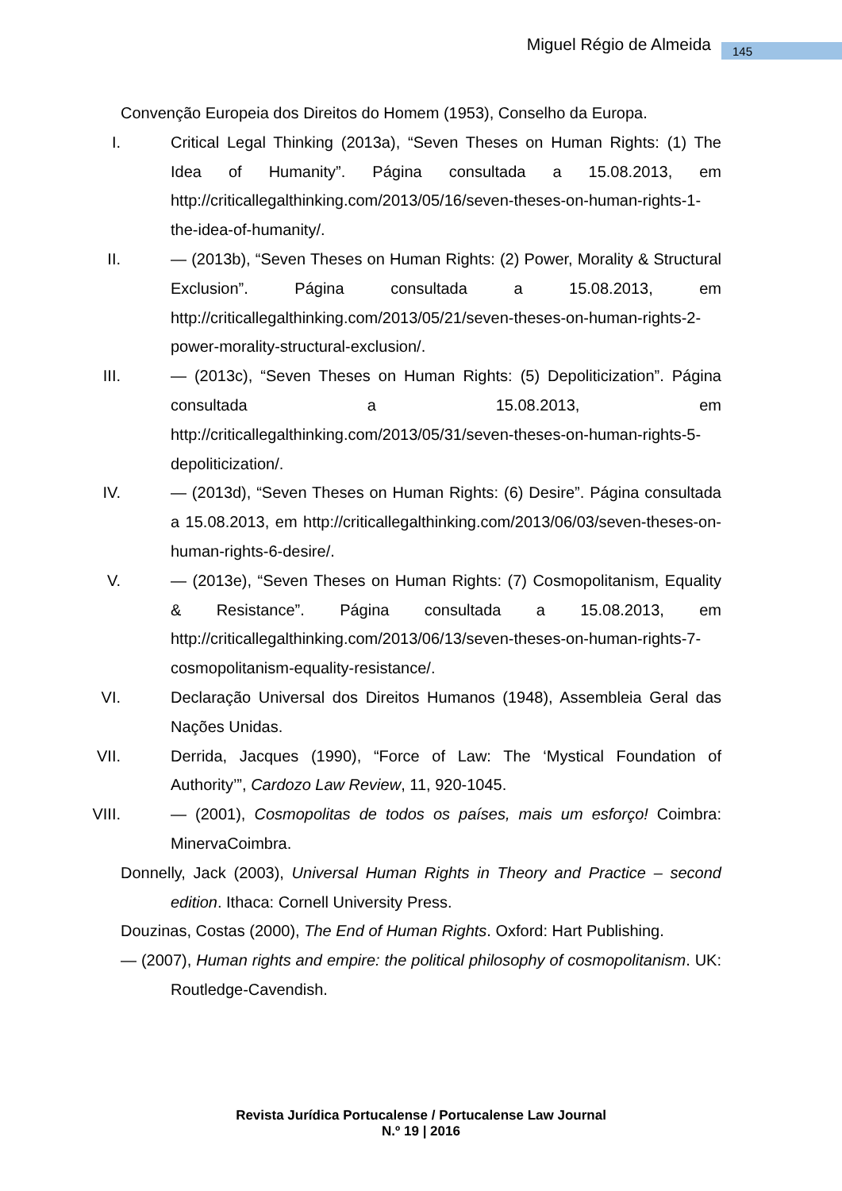Miguel Régio de Almeida 145
Convenção Europeia dos Direitos do Homem (1953), Conselho da Europa.
I.
Critical Legal Thinking (2013a), “Seven Theses on Human Rights: (1) The Idea of Humanity”. Página consultada a 15.08.2013, em http://criticallegalthinking.com/2013/05/16/seven-theses-on-human-rights-1-the-idea-of-humanity/.
II.
— (2013b), “Seven Theses on Human Rights: (2) Power, Morality & Structural Exclusion”. Página consultada a 15.08.2013, em http://criticallegalthinking.com/2013/05/21/seven-theses-on-human-rights-2-power-morality-structural-exclusion/.
III.
— (2013c), “Seven Theses on Human Rights: (5) Depoliticization”. Página consultada a 15.08.2013, em http://criticallegalthinking.com/2013/05/31/seven-theses-on-human-rights-5-depoliticization/.
IV.
— (2013d), “Seven Theses on Human Rights: (6) Desire”. Página consultada a 15.08.2013, em http://criticallegalthinking.com/2013/06/03/seven-theses-on-human-rights-6-desire/.
V.
— (2013e), “Seven Theses on Human Rights: (7) Cosmopolitanism, Equality & Resistance”. Página consultada a 15.08.2013, em http://criticallegalthinking.com/2013/06/13/seven-theses-on-human-rights-7-cosmopolitanism-equality-resistance/.
VI.
Declaração Universal dos Direitos Humanos (1948), Assembleia Geral das Nações Unidas.
VII.
Derrida, Jacques (1990), “Force of Law: The ‘Mystical Foundation of Authority’”, Cardozo Law Review, 11, 920-1045.
VIII.
— (2001), Cosmopolitas de todos os países, mais um esforço! Coimbra: MinervaCoimbra.
Donnelly, Jack (2003), Universal Human Rights in Theory and Practice – second edition. Ithaca: Cornell University Press.
Douzinas, Costas (2000), The End of Human Rights. Oxford: Hart Publishing.
— (2007), Human rights and empire: the political philosophy of cosmopolitanism. UK: Routledge-Cavendish.
Revista Jurídica Portucalense / Portucalense Law Journal
N.º 19 | 2016